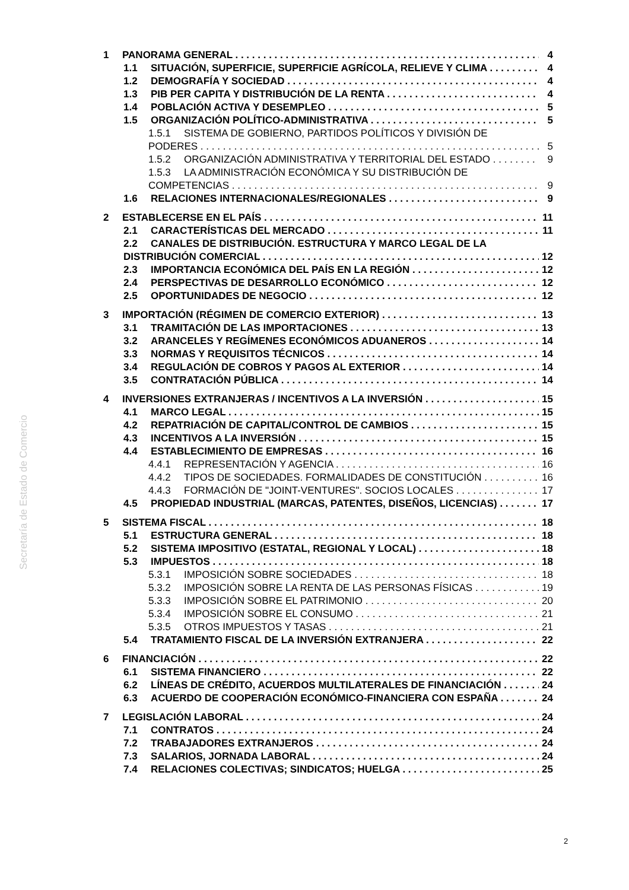Secretaría de Estado de Comercio
1 PANORAMA GENERAL 4
1.1 SITUACIÓN, SUPERFICIE, SUPERFICIE AGRÍCOLA, RELIEVE Y CLIMA 4
1.2 DEMOGRAFÍA Y SOCIEDAD 4
1.3 PIB PER CAPITA Y DISTRIBUCIÓN DE LA RENTA 4
1.4 POBLACIÓN ACTIVA Y DESEMPLEO 5
1.5 ORGANIZACIÓN POLÍTICO-ADMINISTRATIVA 5
1.5.1 SISTEMA DE GOBIERNO, PARTIDOS POLÍTICOS Y DIVISIÓN DE
PODERES 5
1.5.2 ORGANIZACIÓN ADMINISTRATIVA Y TERRITORIAL DEL ESTADO 9
1.5.3 LA ADMINISTRACIÓN ECONÓMICA Y SU DISTRIBUCIÓN DE
COMPETENCIAS 9
1.6 RELACIONES INTERNACIONALES/REGIONALES 9
2 ESTABLECERSE EN EL PAÍS 11
2.1 CARACTERÍSTICAS DEL MERCADO 11
2.2 CANALES DE DISTRIBUCIÓN. ESTRUCTURA Y MARCO LEGAL DE LA
DISTRIBUCIÓN COMERCIAL 12
2.3 IMPORTANCIA ECONÓMICA DEL PAÍS EN LA REGIÓN 12
2.4 PERSPECTIVAS DE DESARROLLO ECONÓMICO 12
2.5 OPORTUNIDADES DE NEGOCIO 12
3 IMPORTACIÓN (RÉGIMEN DE COMERCIO EXTERIOR) 13
3.1 TRAMITACIÓN DE LAS IMPORTACIONES 13
3.2 ARANCELES Y REGÍMENES ECONÓMICOS ADUANEROS 14
3.3 NORMAS Y REQUISITOS TÉCNICOS 14
3.4 REGULACIÓN DE COBROS Y PAGOS AL EXTERIOR 14
3.5 CONTRATACIÓN PÚBLICA 14
4 INVERSIONES EXTRANJERAS / INCENTIVOS A LA INVERSIÓN 15
4.1 MARCO LEGAL 15
4.2 REPATRIACIÓN DE CAPITAL/CONTROL DE CAMBIOS 15
4.3 INCENTIVOS A LA INVERSIÓN 15
4.4 ESTABLECIMIENTO DE EMPRESAS 16
4.4.1 REPRESENTACIÓN Y AGENCIA 16
4.4.2 TIPOS DE SOCIEDADES. FORMALIDADES DE CONSTITUCIÓN 16
4.4.3 FORMACIÓN DE "JOINT-VENTURES". SOCIOS LOCALES 17
4.5 PROPIEDAD INDUSTRIAL (MARCAS, PATENTES, DISEÑOS, LICENCIAS) 17
5 SISTEMA FISCAL 18
5.1 ESTRUCTURA GENERAL 18
5.2 SISTEMA IMPOSITIVO (ESTATAL, REGIONAL Y LOCAL) 18
5.3 IMPUESTOS 18
5.3.1 IMPOSICIÓN SOBRE SOCIEDADES 18
5.3.2 IMPOSICIÓN SOBRE LA RENTA DE LAS PERSONAS FÍSICAS 19
5.3.3 IMPOSICIÓN SOBRE EL PATRIMONIO 20
5.3.4 IMPOSICIÓN SOBRE EL CONSUMO 21
5.3.5 OTROS IMPUESTOS Y TASAS 21
5.4 TRATAMIENTO FISCAL DE LA INVERSIÓN EXTRANJERA 22
6 FINANCIACIÓN 22
6.1 SISTEMA FINANCIERO 22
6.2 LÍNEAS DE CRÉDITO, ACUERDOS MULTILATERALES DE FINANCIACIÓN 24
6.3 ACUERDO DE COOPERACIÓN ECONÓMICO-FINANCIERA CON ESPAÑA 24
7 LEGISLACIÓN LABORAL 24
7.1 CONTRATOS 24
7.2 TRABAJADORES EXTRANJEROS 24
7.3 SALARIOS, JORNADA LABORAL 24
7.4 RELACIONES COLECTIVAS; SINDICATOS; HUELGA 25
2